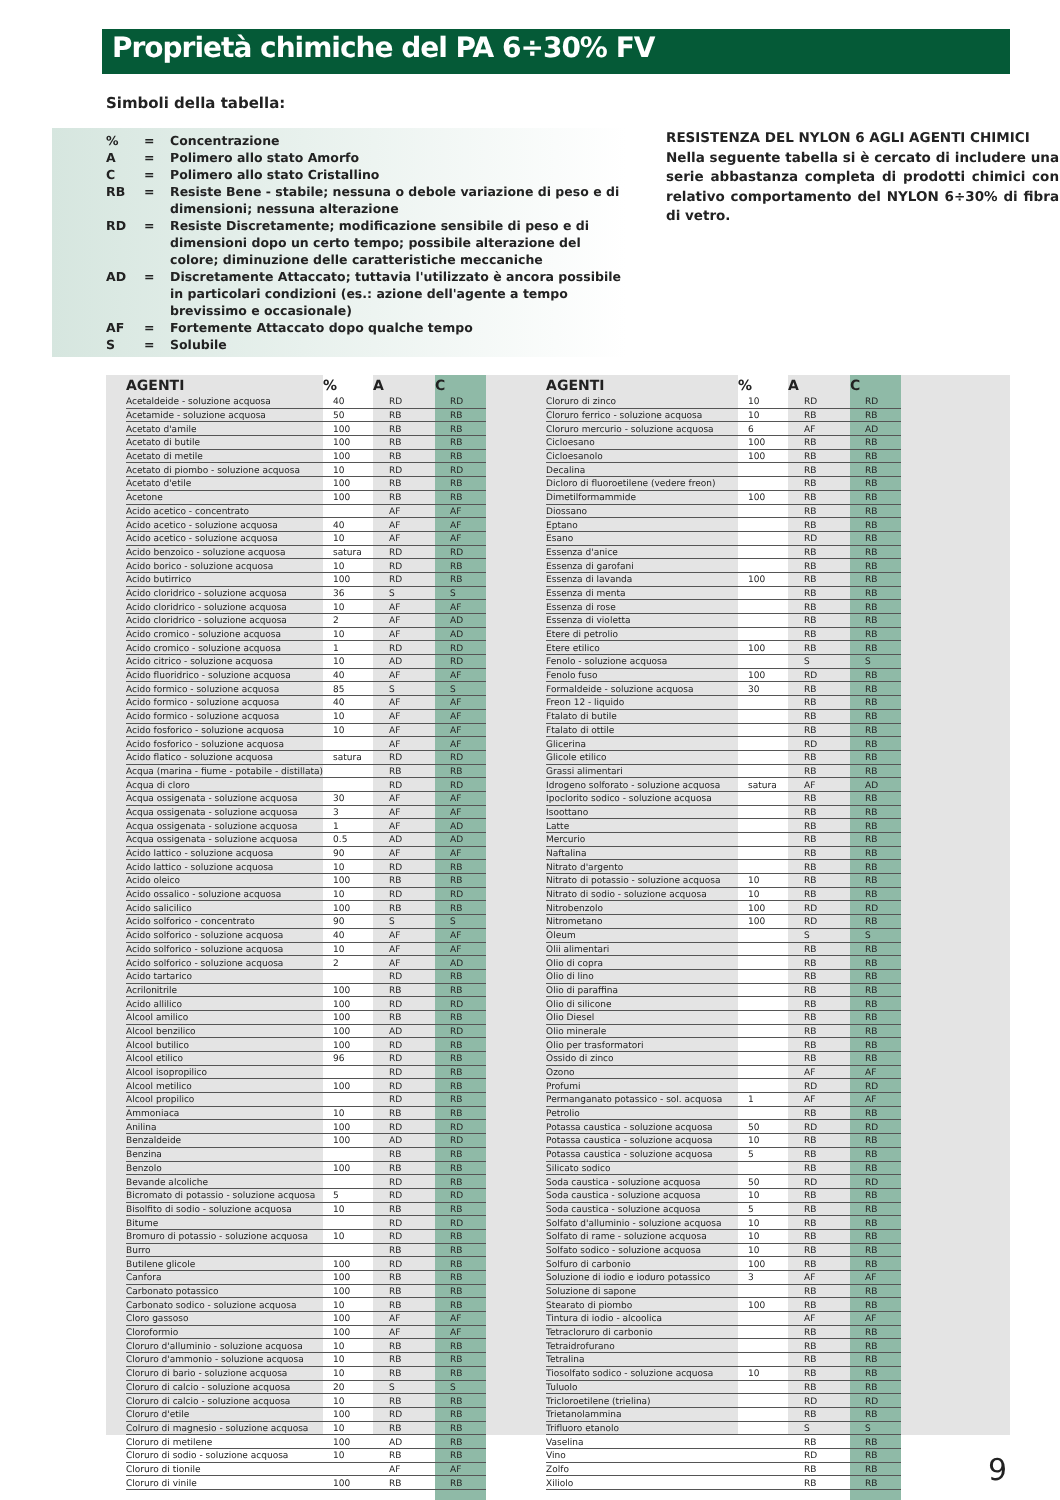Proprietà chimiche del PA 6÷30% FV
Simboli della tabella:
| % | = | Concentrazione |
| A | = | Polimero allo stato Amorfo |
| C | = | Polimero allo stato Cristallino |
| RB | = | Resiste Bene - stabile; nessuna o debole variazione di peso e di dimensioni; nessuna alterazione |
| RD | = | Resiste Discretamente; modificazione sensibile di peso e di dimensioni dopo un certo tempo; possibile alterazione del colore; diminuzione delle caratteristiche meccaniche |
| AD | = | Discretamente Attaccato; tuttavia l'utilizzato è ancora possibile in particolari condizioni (es.: azione dell'agente a tempo brevissimo e occasionale) |
| AF | = | Fortemente Attaccato dopo qualche tempo |
| S | = | Solubile |
RESISTENZA DEL NYLON 6 AGLI AGENTI CHIMICI
Nella seguente tabella si è cercato di includere una serie abbastanza completa di prodotti chimici con relativo comportamento del NYLON 6÷30% di fibra di vetro.
| AGENTI | % | A | C |
| --- | --- | --- | --- |
| Acetaldeide - soluzione acquosa | 40 | RD | RD |
| Acetamide - soluzione acquosa | 50 | RB | RB |
| Acetato d'amile | 100 | RB | RB |
| Acetato di butile | 100 | RB | RB |
| Acetato di metile | 100 | RB | RB |
| Acetato di piombo - soluzione acquosa | 10 | RD | RD |
| Acetato d'etile | 100 | RB | RB |
| Acetone | 100 | RB | RB |
| Acido acetico - concentrato | | AF | AF |
| Acido acetico - soluzione acquosa | 40 | AF | AF |
| Acido acetico - soluzione acquosa | 10 | AF | AF |
| Acido benzoico - soluzione acquosa | satura | RD | RD |
| Acido borico - soluzione acquosa | 10 | RD | RB |
| Acido butirrico | 100 | RD | RB |
| Acido cloridrico - soluzione acquosa | 36 | S | S |
| Acido cloridrico - soluzione acquosa | 10 | AF | AF |
| Acido cloridrico - soluzione acquosa | 2 | AF | AD |
| Acido cromico - soluzione acquosa | 10 | AF | AD |
| Acido cromico - soluzione acquosa | 1 | RD | RD |
| Acido citrico - soluzione acquosa | 10 | AD | RD |
| Acido fluoridrico - soluzione acquosa | 40 | AF | AF |
| Acido formico - soluzione acquosa | 85 | S | S |
| Acido formico - soluzione acquosa | 40 | AF | AF |
| Acido formico - soluzione acquosa | 10 | AF | AF |
| Acido fosforico - soluzione acquosa | 10 | AF | AF |
| Acido fosforico - soluzione acquosa | | AF | AF |
| Acido flatico - soluzione acquosa | satura | RD | RD |
| Acqua (marina - fiume - potabile - distillata) | | RB | RB |
| Acqua di cloro | | RD | RD |
| Acqua ossigenata - soluzione acquosa | 30 | AF | AF |
| Acqua ossigenata - soluzione acquosa | 3 | AF | AF |
| Acqua ossigenata - soluzione acquosa | 1 | AF | AD |
| Acqua ossigenata - soluzione acquosa | 0.5 | AD | AD |
| Acido lattico - soluzione acquosa | 90 | AF | AF |
| Acido lattico - soluzione acquosa | 10 | RD | RB |
| Acido oleico | 100 | RB | RB |
| Acido ossalico - soluzione acquosa | 10 | RD | RD |
| Acido salicilico | 100 | RB | RB |
| Acido solforico - concentrato | 90 | S | S |
| Acido solforico - soluzione acquosa | 40 | AF | AF |
| Acido solforico - soluzione acquosa | 10 | AF | AF |
| Acido solforico - soluzione acquosa | 2 | AF | AD |
| Acido tartarico | | RD | RB |
| Acrilonitrile | 100 | RB | RB |
| Acido allilico | 100 | RD | RD |
| Alcool amilico | 100 | RB | RB |
| Alcool benzilico | 100 | AD | RD |
| Alcool butilico | 100 | RD | RB |
| Alcool etilico | 96 | RD | RB |
| Alcool isopropilico | | RD | RB |
| Alcool metilico | 100 | RD | RB |
| Alcool propilico | | RD | RB |
| Ammoniaca | 10 | RB | RB |
| Anilina | 100 | RD | RD |
| Benzaldeide | 100 | AD | RD |
| Benzina | | RB | RB |
| Benzolo | 100 | RB | RB |
| Bevande alcoliche | | RD | RB |
| Bicromato di potassio - soluzione acquosa | 5 | RD | RD |
| Bisolfito di sodio - soluzione acquosa | 10 | RB | RB |
| Bitume | | RD | RD |
| Bromuro di potassio - soluzione acquosa | 10 | RD | RB |
| Burro | | RB | RB |
| Butilene glicole | 100 | RD | RB |
| Canfora | 100 | RB | RB |
| Carbonato potassico | 100 | RB | RB |
| Carbonato sodico - soluzione acquosa | 10 | RB | RB |
| Cloro gassoso | 100 | AF | AF |
| Cloroformio | 100 | AF | AF |
| Cloruro d'alluminio - soluzione acquosa | 10 | RB | RB |
| Cloruro d'ammonio - soluzione acquosa | 10 | RB | RB |
| Cloruro di bario - soluzione acquosa | 10 | RB | RB |
| Cloruro di calcio - soluzione acquosa | 20 | S | S |
| Cloruro di calcio - soluzione acquosa | 10 | RB | RB |
| Cloruro d'etile | 100 | RD | RB |
| Colruro di magnesio - soluzione acquosa | 10 | RB | RB |
| Cloruro di metilene | 100 | AD | RB |
| Cloruro di sodio - soluzione acquosa | 10 | RB | RB |
| Cloruro di tionile | | AF | AF |
| Cloruro di vinile | 100 | RB | RB |
| AGENTI | % | A | C |
| --- | --- | --- | --- |
| Cloruro di zinco | 10 | RD | RD |
| Cloruro ferrico - soluzione acquosa | 10 | RB | RB |
| Cloruro mercurio - soluzione acquosa | 6 | AF | AD |
| Cicloesano | 100 | RB | RB |
| Cicloesanolo | 100 | RB | RB |
| Decalina | | RB | RB |
| Dicloro di fluoroetilene (vedere freon) | | RB | RB |
| Dimetilformammide | 100 | RB | RB |
| Diossano | | RB | RB |
| Eptano | | RB | RB |
| Esano | | RD | RB |
| Essenza d'anice | | RB | RB |
| Essenza di garofani | | RB | RB |
| Essenza di lavanda | 100 | RB | RB |
| Essenza di menta | | RB | RB |
| Essenza di rose | | RB | RB |
| Essenza di violetta | | RB | RB |
| Etere di petrolio | | RB | RB |
| Etere etilico | 100 | RB | RB |
| Fenolo - soluzione acquosa | | S | S |
| Fenolo fuso | 100 | RD | RB |
| Formaldeide - soluzione acquosa | 30 | RB | RB |
| Freon 12 - liquido | | RB | RB |
| Ftalato di butile | | RB | RB |
| Ftalato di ottile | | RB | RB |
| Glicerina | | RD | RB |
| Glicole etilico | | RB | RB |
| Grassi alimentari | | RB | RB |
| Idrogeno solforato - soluzione acquosa | satura | AF | AD |
| Ipoclorito sodico - soluzione acquosa | | RB | RB |
| Isoottano | | RB | RB |
| Latte | | RB | RB |
| Mercurio | | RB | RB |
| Naftalina | | RB | RB |
| Nitrato d'argento | | RB | RB |
| Nitrato di potassio - soluzione acquosa | 10 | RB | RB |
| Nitrato di sodio - soluzione acquosa | 10 | RB | RB |
| Nitrobenzolo | 100 | RD | RD |
| Nitrometano | 100 | RD | RB |
| Oleum | | S | S |
| Olii alimentari | | RB | RB |
| Olio di copra | | RB | RB |
| Olio di lino | | RB | RB |
| Olio di paraffina | | RB | RB |
| Olio di silicone | | RB | RB |
| Olio Diesel | | RB | RB |
| Olio minerale | | RB | RB |
| Olio per trasformatori | | RB | RB |
| Ossido di zinco | | RB | RB |
| Ozono | | AF | AF |
| Profumi | | RD | RD |
| Permanganato potassico - sol. acquosa | 1 | AF | AF |
| Petrolio | | RB | RB |
| Potassa caustica - soluzione acquosa | 50 | RD | RD |
| Potassa caustica - soluzione acquosa | 10 | RB | RB |
| Potassa caustica - soluzione acquosa | 5 | RB | RB |
| Silicato sodico | | RB | RB |
| Soda caustica - soluzione acquosa | 50 | RD | RD |
| Soda caustica - soluzione acquosa | 10 | RB | RB |
| Soda caustica - soluzione acquosa | 5 | RB | RB |
| Solfato d'alluminio - soluzione acquosa | 10 | RB | RB |
| Solfato di rame - soluzione acquosa | 10 | RB | RB |
| Solfato sodico - soluzione acquosa | 10 | RB | RB |
| Solfuro di carbonio | 100 | RB | RB |
| Soluzione di iodio e ioduro potassico | 3 | AF | AF |
| Soluzione di sapone | | RB | RB |
| Stearato di piombo | 100 | RB | RB |
| Tintura di iodio - alcoolica | | AF | AF |
| Tetracloruro di carbonio | | RB | RB |
| Tetraidrofurano | | RB | RB |
| Tetralina | | RB | RB |
| Tiosolfato sodico - soluzione acquosa | 10 | RB | RB |
| Tuluolo | | RB | RB |
| Tricloroetilene (trielina) | | RD | RD |
| Trietanolammina | | RB | RB |
| Trifluoro etanolo | | S | S |
| Vaselina | | RB | RB |
| Vino | | RD | RB |
| Zolfo | | RB | RB |
| Xiliolo | | RB | RB |
9